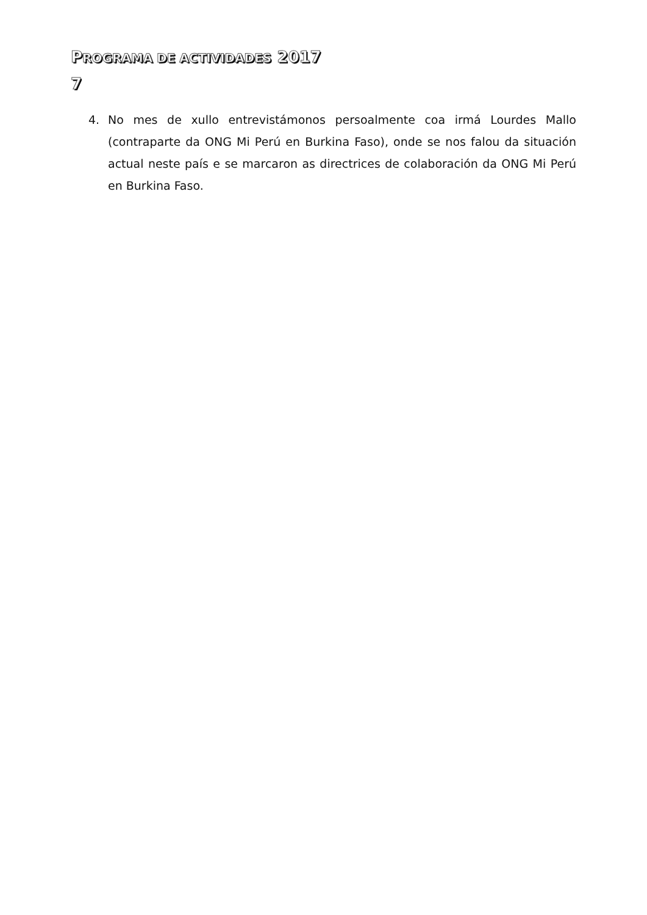PROGRAMA DE ACTIVIDADES 2017
7
4. No mes de xullo entrevistámonos persoalmente coa irmá Lourdes Mallo (contraparte da ONG Mi Perú en Burkina Faso), onde se nos falou da situación actual neste país e se marcaron as directrices de colaboración da ONG Mi Perú en Burkina Faso.